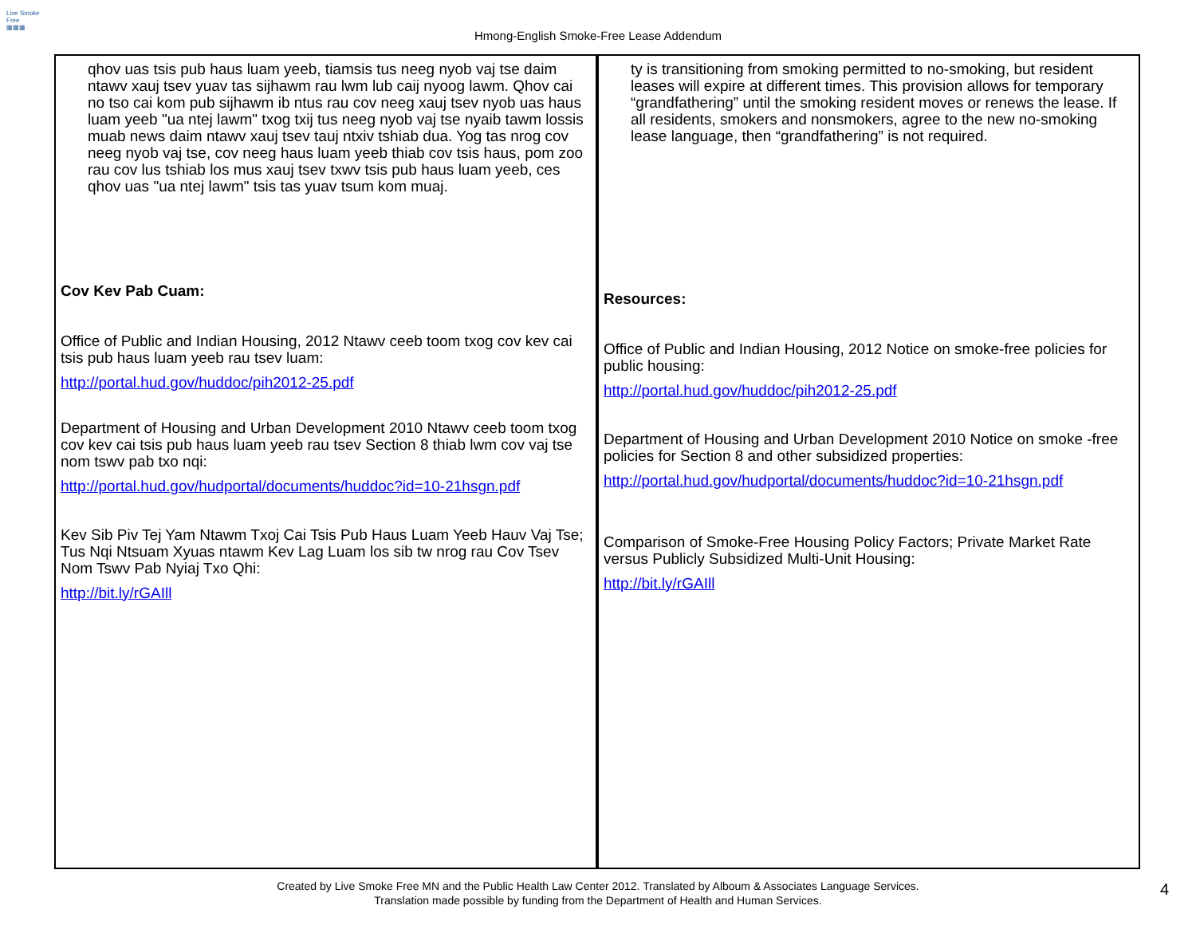Live Smoke Free
▦▦▦
Hmong-English Smoke-Free Lease Addendum
| qhov uas tsis pub haus luam yeeb, tiamsis tus neeg nyob vaj tse daim ntawv xauj tsev yuav tas sijhawm rau lwm lub caij nyoog lawm. Qhov cai no tso cai kom pub sijhawm ib ntus rau cov neeg xauj tsev nyob uas haus luam yeeb "ua ntej lawm" txog txij tus neeg nyob vaj tse nyaib tawm lossis muab news daim ntawv xauj tsev tauj ntxiv tshiab dua. Yog tas nrog cov neeg nyob vaj tse, cov neeg haus luam yeeb thiab cov tsis haus, pom zoo rau cov lus tshiab los mus xauj tsev txwv tsis pub haus luam yeeb, ces qhov uas "ua ntej lawm" tsis tas yuav tsum kom muaj. Cov Kev Pab Cuam: Office of Public and Indian Housing, 2012 Ntawv ceeb toom txog cov kev cai tsis pub haus luam yeeb rau tsev luam: http://portal.hud.gov/huddoc/pih2012-25.pdf Department of Housing and Urban Development 2010 Ntawv ceeb toom txog cov kev cai tsis pub haus luam yeeb rau tsev Section 8 thiab lwm cov vaj tse nom tswv pab txo nqi: http://portal.hud.gov/hudportal/documents/huddoc?id=10-21hsgn.pdf Kev Sib Piv Tej Yam Ntawm Txoj Cai Tsis Pub Haus Luam Yeeb Hauv Vaj Tse; Tus Nqi Ntsuam Xyuas ntawm Kev Lag Luam los sib tw nrog rau Cov Tsev Nom Tswv Pab Nyiaj Txo Qhi: http://bit.ly/rGAIll | ty is transitioning from smoking permitted to no-smoking, but resident leases will expire at different times. This provision allows for temporary “grandfathering” until the smoking resident moves or renews the lease. If all residents, smokers and nonsmokers, agree to the new no-smoking lease language, then “grandfathering” is not required. Resources: Office of Public and Indian Housing, 2012 Notice on smoke-free policies for public housing: http://portal.hud.gov/huddoc/pih2012-25.pdf Department of Housing and Urban Development 2010 Notice on smoke -free policies for Section 8 and other subsidized properties: http://portal.hud.gov/hudportal/documents/huddoc?id=10-21hsgn.pdf Comparison of Smoke-Free Housing Policy Factors; Private Market Rate versus Publicly Subsidized Multi-Unit Housing: http://bit.ly/rGAIll |
Created by Live Smoke Free MN and the Public Health Law Center 2012. Translated by Alboum & Associates Language Services.
Translation made possible by funding from the Department of Health and Human Services.
4